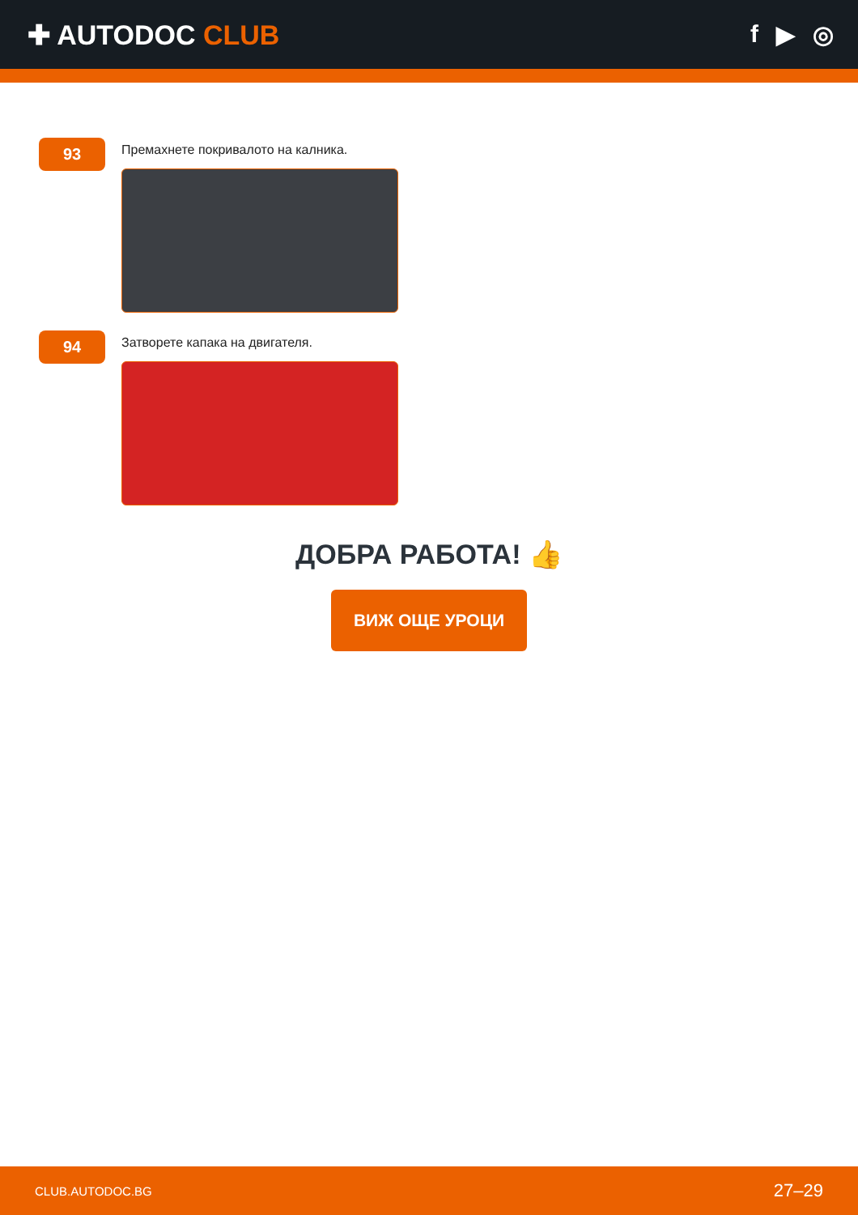✚ AUTODOC CLUB f ▶ ◎
93
Премахнете покривалото на калника.
94
Затворете капака на двигателя.
ДОБРА РАБОТА! 👍
ВИЖ ОЩЕ УРОЦИ
CLUB.AUTODOC.BG 27–29